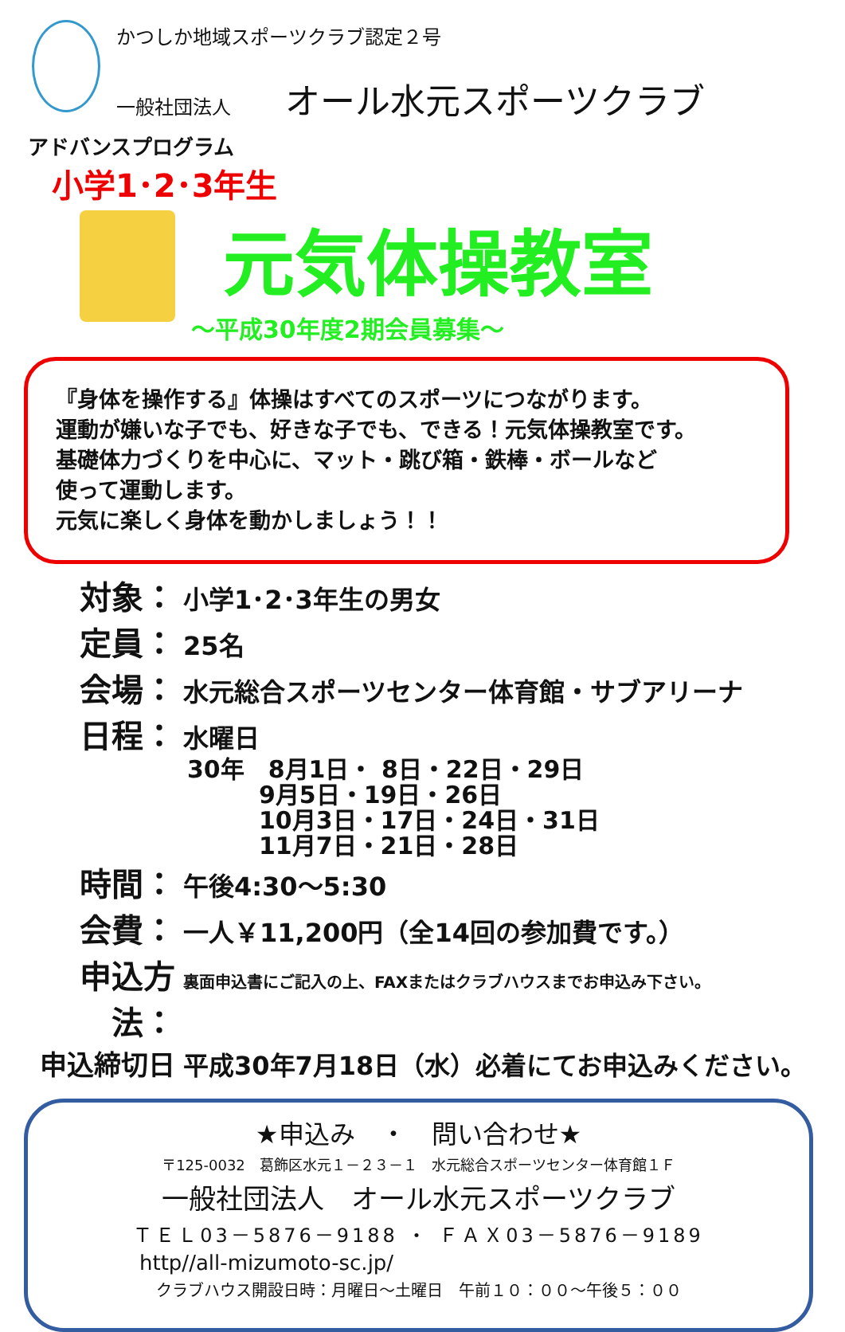かつしか地域スポーツクラブ認定２号
一般社団法人 オール水元スポーツクラブ
アドバンスプログラム
小学1･2･3年生
元気体操教室
～平成30年度2期会員募集～
『身体を操作する』体操はすべてのスポーツにつながります。
運動が嫌いな子でも、好きな子でも、できる！元気体操教室です。
基礎体力づくりを中心に、マット・跳び箱・鉄棒・ボールなど
使って運動します。
元気に楽しく身体を動かしましょう！！
対象： 小学1･2･3年生の男女
定員： 25名
会場： 水元総合スポーツセンター体育館・サブアリーナ
日程： 水曜日
30年　8月1日・ 8日・22日・29日
　　　9月5日・19日・26日
　　　10月3日・17日・24日・31日
　　　11月7日・21日・28日
時間： 午後4:30～5:30
会費： 一人￥11,200円（全14回の参加費です。）
申込方法： 裏面申込書にご記入の上、FAXまたはクラブハウスまでお申込み下さい。
申込締切日 平成30年7月18日（水）必着にてお申込みください。
★申込み　・　問い合わせ★
〒125-0032　葛飾区水元１－２３－１　水元総合スポーツセンター体育館１Ｆ
一般社団法人　オール水元スポーツクラブ
ＴＥＬ03－5876－9188 ・ ＦＡＸ03－5876－9189
http//all-mizumoto-sc.jp/
クラブハウス開設日時：月曜日～土曜日　午前１０：００～午後５：００